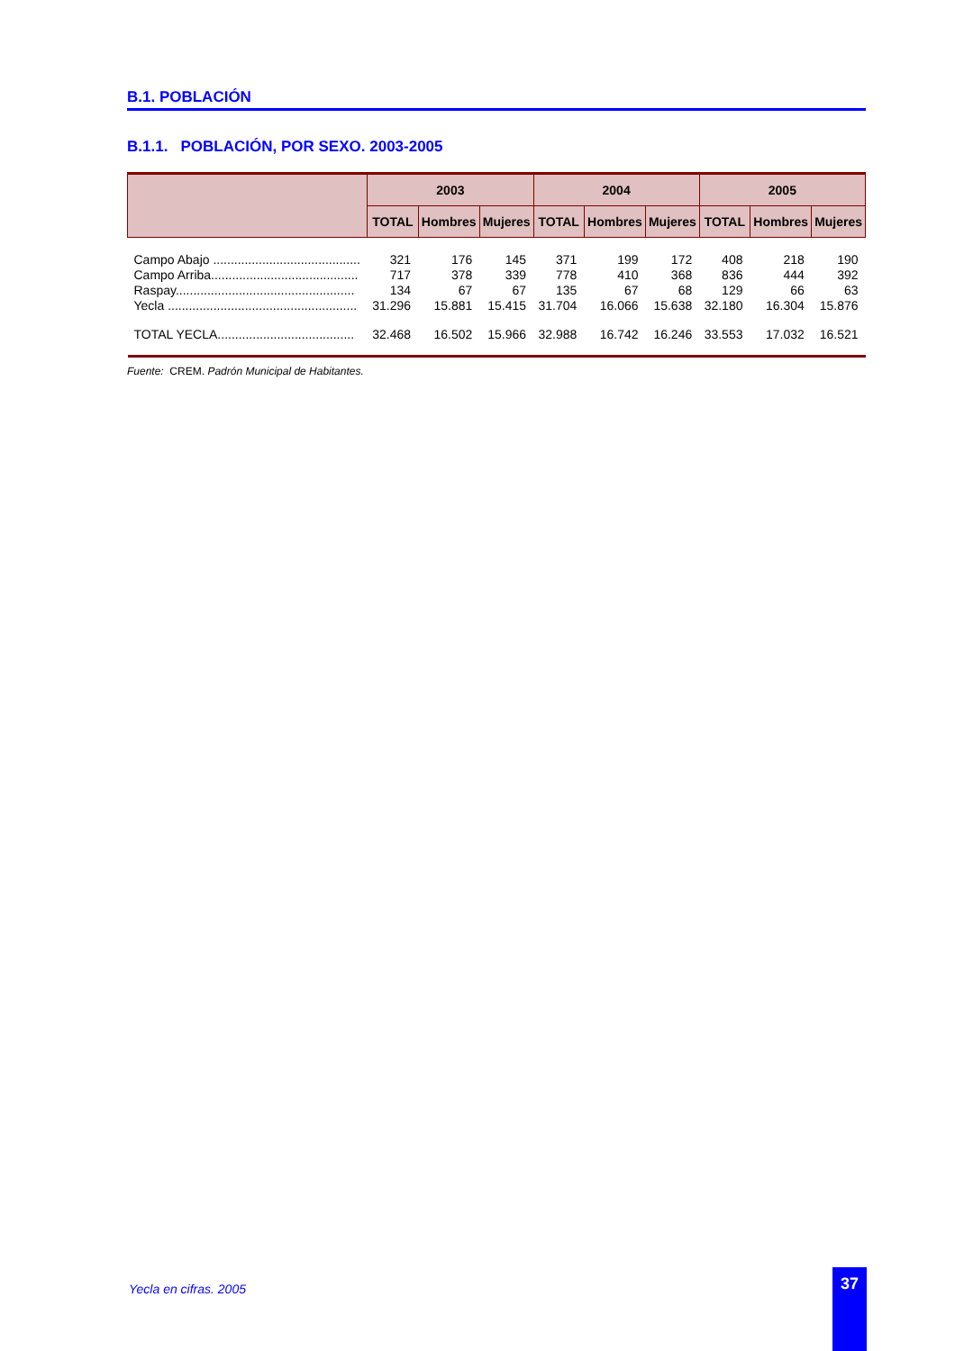B.1. POBLACIÓN
B.1.1. POBLACIÓN, POR SEXO. 2003-2005
| | 2003 | | | 2004 | | | 2005 | | |
| --- | --- | --- | --- | --- | --- | --- | --- | --- | --- |
| | TOTAL | Hombres | Mujeres | TOTAL | Hombres | Mujeres | TOTAL | Hombres | Mujeres |
| Campo Abajo .......................................... | 321 | 176 | 145 | 371 | 199 | 172 | 408 | 218 | 190 |
| Campo Arriba.......................................... | 717 | 378 | 339 | 778 | 410 | 368 | 836 | 444 | 392 |
| Raspay................................................... | 134 | 67 | 67 | 135 | 67 | 68 | 129 | 66 | 63 |
| Yecla ...................................................... | 31.296 | 15.881 | 15.415 | 31.704 | 16.066 | 15.638 | 32.180 | 16.304 | 15.876 |
| TOTAL YECLA....................................... | 32.468 | 16.502 | 15.966 | 32.988 | 16.742 | 16.246 | 33.553 | 17.032 | 16.521 |
Fuente: CREM. Padrón Municipal de Habitantes.
Yecla en cifras. 2005
37